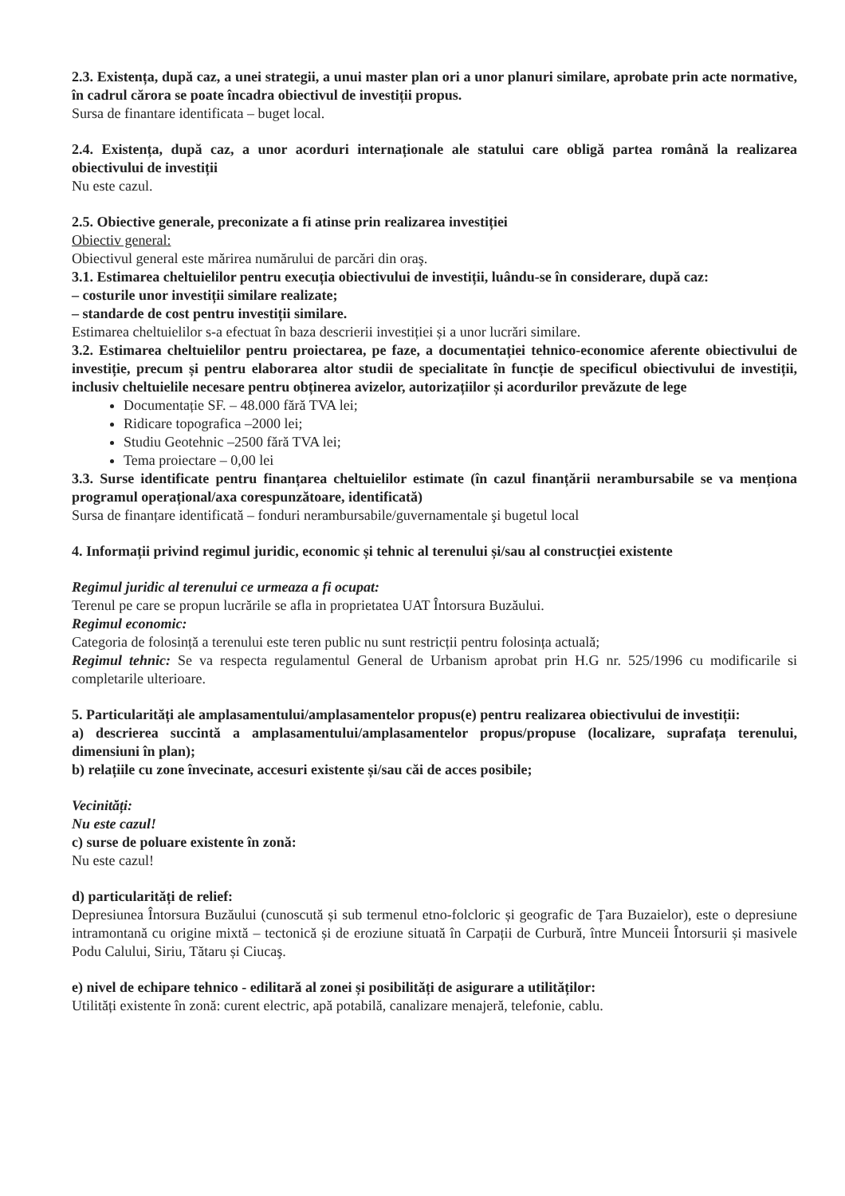2.3. Existența, după caz, a unei strategii, a unui master plan ori a unor planuri similare, aprobate prin acte normative, în cadrul cărora se poate încadra obiectivul de investiții propus.
Sursa de finantare identificata – buget local.
2.4. Existența, după caz, a unor acorduri internaționale ale statului care obligă partea română la realizarea obiectivului de investiții
Nu este cazul.
2.5. Obiective generale, preconizate a fi atinse prin realizarea investiției
Obiectiv general:
Obiectivul general este mărirea numărului de parcări din oraş.
3.1. Estimarea cheltuielilor pentru execuția obiectivului de investiții, luându-se în considerare, după caz:
– costurile unor investiții similare realizate;
– standarde de cost pentru investiții similare.
Estimarea cheltuielilor s-a efectuat în baza descrierii investiției și a unor lucrări similare.
3.2. Estimarea cheltuielilor pentru proiectarea, pe faze, a documentației tehnico-economice aferente obiectivului de investiție, precum și pentru elaborarea altor studii de specialitate în funcție de specificul obiectivului de investiții, inclusiv cheltuielile necesare pentru obținerea avizelor, autorizațiilor și acordurilor prevăzute de lege
Documentație SF. – 48.000 fără TVA lei;
Ridicare topografica –2000 lei;
Studiu Geotehnic –2500 fără TVA lei;
Tema proiectare – 0,00 lei
3.3. Surse identificate pentru finanțarea cheltuielilor estimate (în cazul finanțării nerambursabile se va menționa programul operațional/axa corespunzătoare, identificată)
Sursa de finanțare identificată – fonduri nerambursabile/guvernamentale şi bugetul local
4. Informații privind regimul juridic, economic și tehnic al terenului și/sau al construcției existente
Regimul juridic al terenului ce urmeaza a fi ocupat:
Terenul pe care se propun lucrările se afla in proprietatea UAT Întorsura Buzăului.
Regimul economic:
Categoria de folosință a terenului este teren public nu sunt restricții pentru folosința actuală;
Regimul tehnic: Se va respecta regulamentul General de Urbanism aprobat prin H.G nr. 525/1996 cu modificarile si completarile ulterioare.
5. Particularități ale amplasamentului/amplasamentelor propus(e) pentru realizarea obiectivului de investiții:
a) descrierea succintă a amplasamentului/amplasamentelor propus/propuse (localizare, suprafața terenului, dimensiuni în plan);
b) relațiile cu zone învecinate, accesuri existente și/sau căi de acces posibile;
Vecinități:
Nu este cazul!
c) surse de poluare existente în zonă:
Nu este cazul!
d) particularități de relief:
Depresiunea Întorsura Buzăului (cunoscută și sub termenul etno-folcloric și geografic de Țara Buzaielor), este o depresiune intramontană cu origine mixtă – tectonică și de eroziune situată în Carpații de Curbură, între Munceii Întorsurii și masivele Podu Calului, Siriu, Tătaru și Ciucaş.
e) nivel de echipare tehnico - edilitară al zonei și posibilități de asigurare a utilităților:
Utilități existente în zonă: curent electric, apă potabilă, canalizare menajeră, telefonie, cablu.